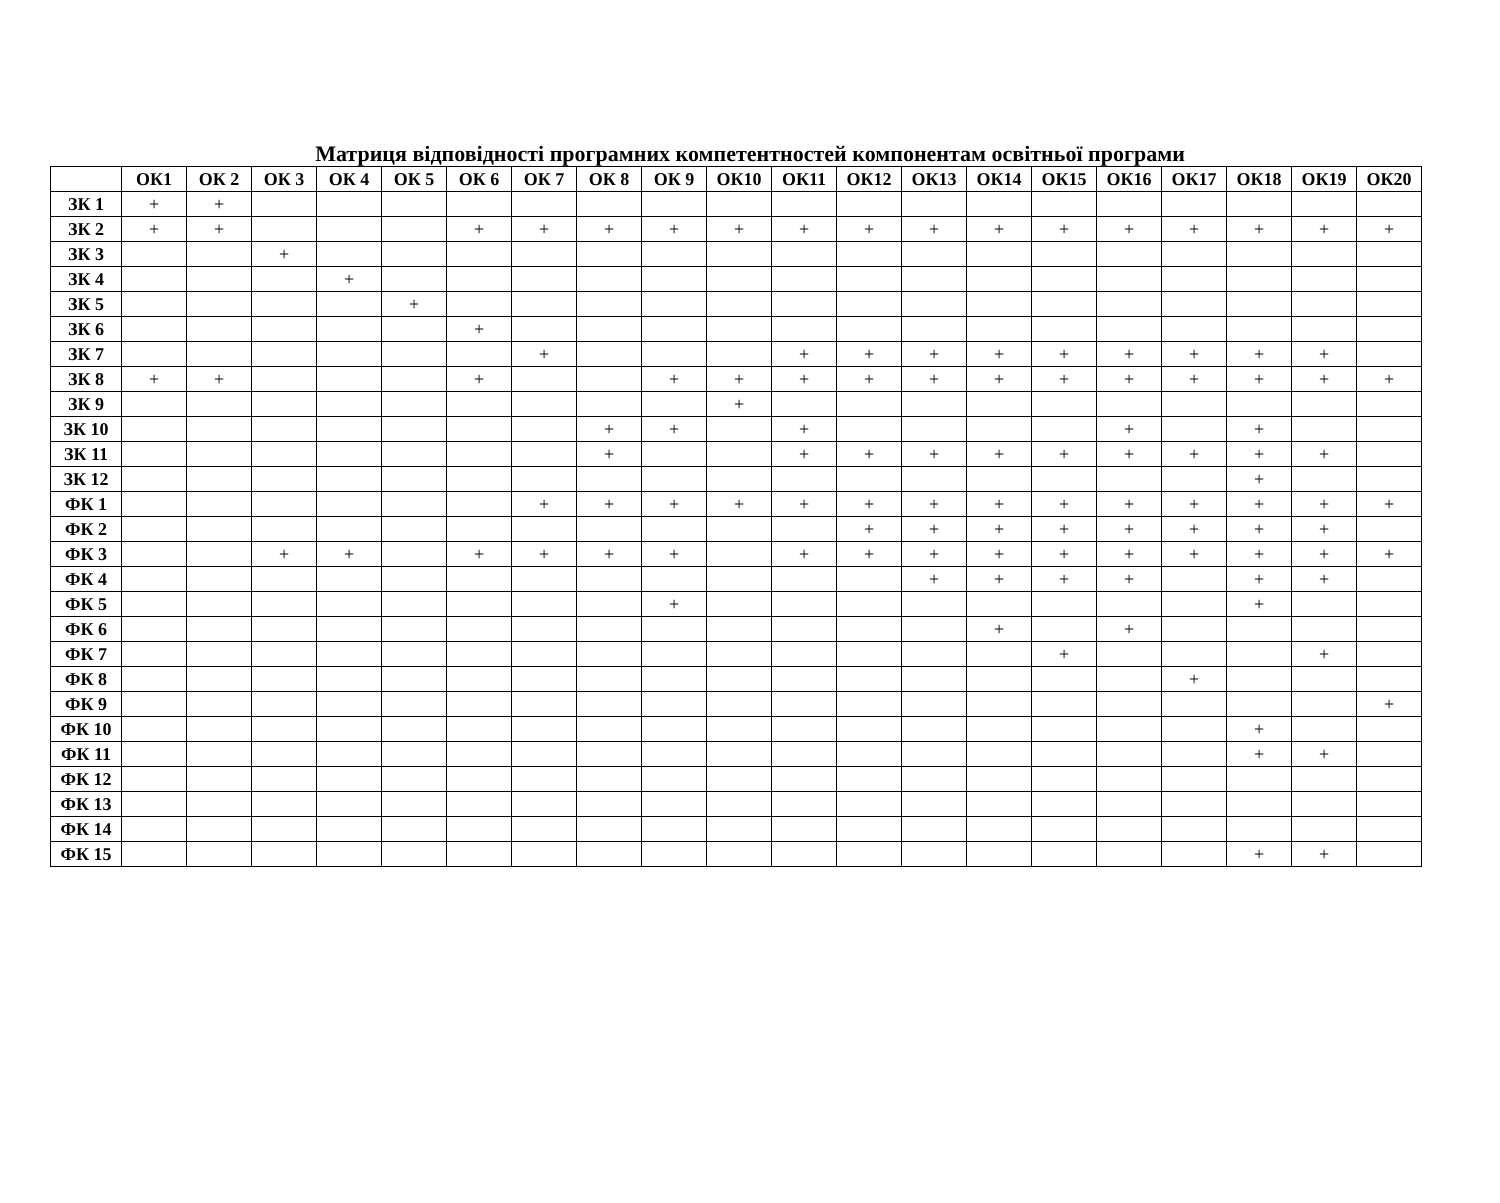Матриця відповідності програмних компетентностей компонентам освітньої програми
| | ОК1 | ОК 2 | ОК 3 | ОК 4 | ОК 5 | ОК 6 | ОК 7 | ОК 8 | ОК 9 | ОК10 | ОК11 | ОК12 | ОК13 | ОК14 | ОК15 | ОК16 | ОК17 | ОК18 | ОК19 | ОК20 |
| --- | --- | --- | --- | --- | --- | --- | --- | --- | --- | --- | --- | --- | --- | --- | --- | --- | --- | --- | --- | --- |
| ЗК 1 | + | + | | | | | | | | | | | | | | | | | | |
| ЗК 2 | + | + | | | | + | + | + | + | + | + | + | + | + | + | + | + | + | + | + |
| ЗК 3 | | | + | | | | | | | | | | | | | | | | | |
| ЗК 4 | | | | + | | | | | | | | | | | | | | | | |
| ЗК 5 | | | | | + | | | | | | | | | | | | | | | |
| ЗК 6 | | | | | | + | | | | | | | | | | | | | | |
| ЗК 7 | | | | | | | + | | | | + | + | + | + | + | + | + | + | + | |
| ЗК 8 | + | + | | | | + | | | + | + | + | + | + | + | + | + | + | + | + | + |
| ЗК 9 | | | | | | | | | | + | | | | | | | | | | |
| ЗК 10 | | | | | | | | + | + | | + | | | | | + | | + | | |
| ЗК 11 | | | | | | | | + | | | + | + | + | + | + | + | + | + | + | |
| ЗК 12 | | | | | | | | | | | | | | | | | | + | | |
| ФК 1 | | | | | | | + | + | + | + | + | + | + | + | + | + | + | + | + | + |
| ФК 2 | | | | | | | | | | | | + | + | + | + | + | + | + | + | |
| ФК 3 | | | + | + | | + | + | + | + | | + | + | + | + | + | + | + | + | + | + |
| ФК 4 | | | | | | | | | | | | | + | + | + | + | | + | + | |
| ФК 5 | | | | | | | | | + | | | | | | | | | + | | |
| ФК 6 | | | | | | | | | | | | | | + | | + | | | | |
| ФК 7 | | | | | | | | | | | | | | | + | | | | + | |
| ФК 8 | | | | | | | | | | | | | | | | | + | | | |
| ФК 9 | | | | | | | | | | | | | | | | | | | | + |
| ФК 10 | | | | | | | | | | | | | | | | | | + | | |
| ФК 11 | | | | | | | | | | | | | | | | | | + | + | |
| ФК 12 | | | | | | | | | | | | | | | | | | | | |
| ФК 13 | | | | | | | | | | | | | | | | | | | | |
| ФК 14 | | | | | | | | | | | | | | | | | | | | |
| ФК 15 | | | | | | | | | | | | | | | | | | + | + | |